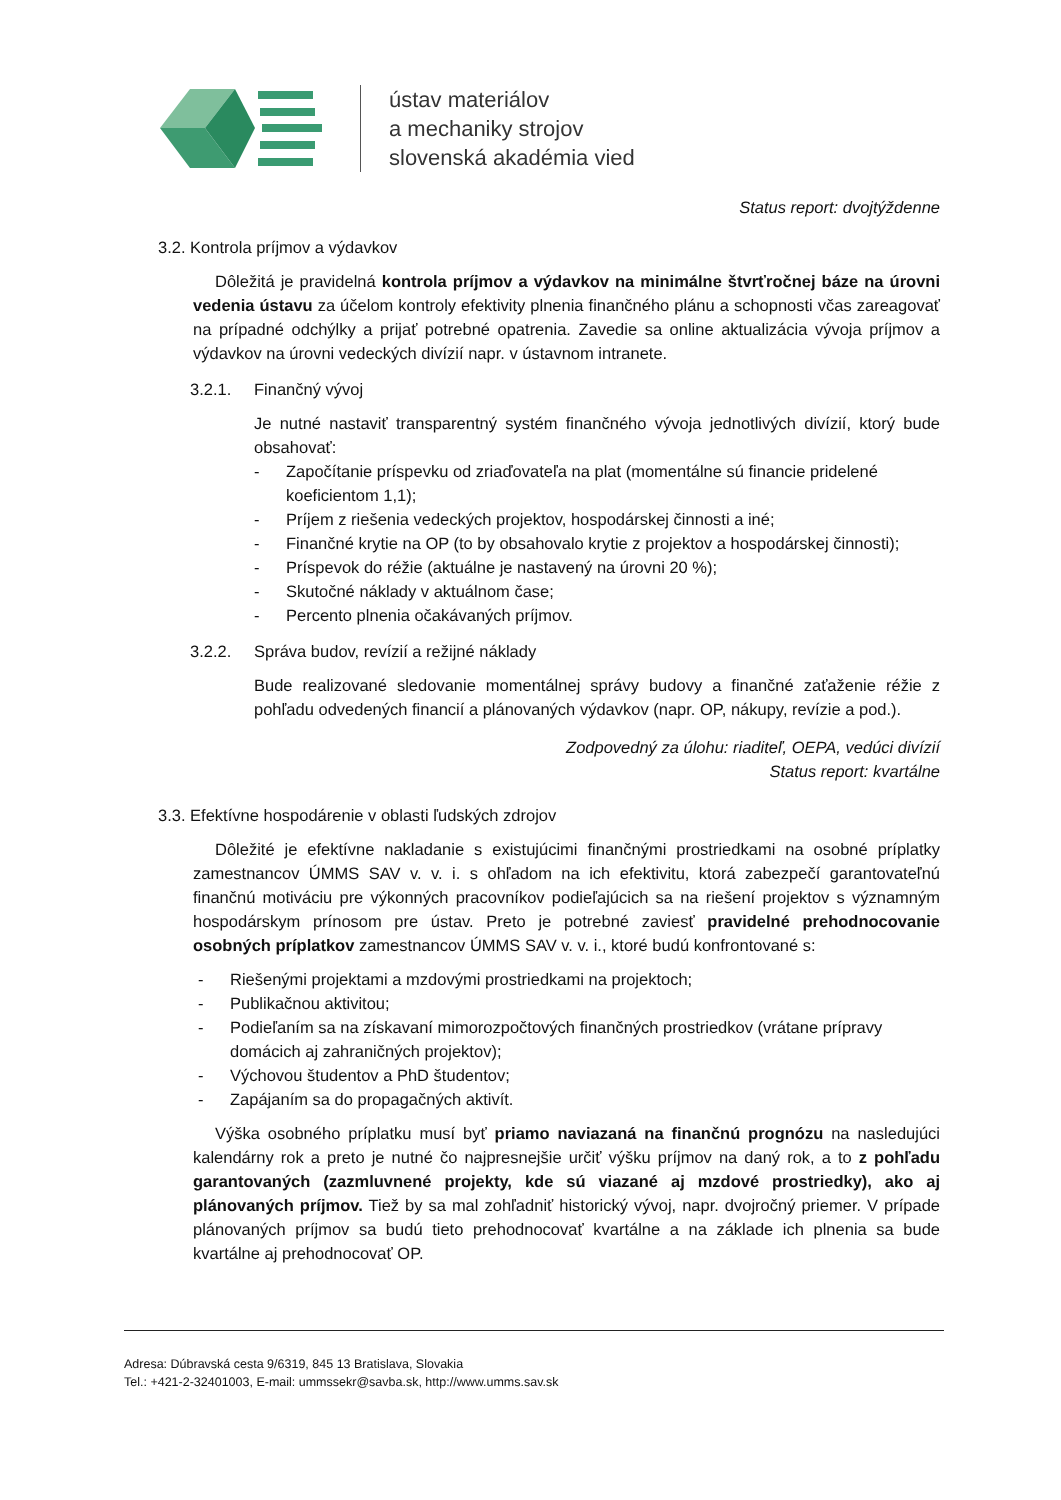ústav materiálov
a mechaniky strojov
slovenská akadémia vied
Status report: dvojtýždenne
3.2. Kontrola príjmov a výdavkov
Dôležitá je pravidelná kontrola príjmov a výdavkov na minimálne štvrťročnej báze na úrovni vedenia ústavu za účelom kontroly efektivity plnenia finančného plánu a schopnosti včas zareagovať na prípadné odchýlky a prijať potrebné opatrenia. Zavedie sa online aktualizácia vývoja príjmov a výdavkov na úrovni vedeckých divízií napr. v ústavnom intranete.
3.2.1. Finančný vývoj
Je nutné nastaviť transparentný systém finančného vývoja jednotlivých divízií, ktorý bude obsahovať:
- Započítanie príspevku od zriaďovateľa na plat (momentálne sú financie pridelené koeficientom 1,1);
- Príjem z riešenia vedeckých projektov, hospodárskej činnosti a iné;
- Finančné krytie na OP (to by obsahovalo krytie z projektov a hospodárskej činnosti);
- Príspevok do réžie (aktuálne je nastavený na úrovni 20 %);
- Skutočné náklady v aktuálnom čase;
- Percento plnenia očakávaných príjmov.
3.2.2. Správa budov, revízií a režijné náklady
Bude realizované sledovanie momentálnej správy budovy a finančné zaťaženie réžie z pohľadu odvedených financií a plánovaných výdavkov (napr. OP, nákupy, revízie a pod.).
Zodpovedný za úlohu: riaditeľ, OEPA, vedúci divízií
Status report: kvartálne
3.3. Efektívne hospodárenie v oblasti ľudských zdrojov
Dôležité je efektívne nakladanie s existujúcimi finančnými prostriedkami na osobné príplatky zamestnancov ÚMMS SAV v. v. i. s ohľadom na ich efektivitu, ktorá zabezpečí garantovateľnú finančnú motiváciu pre výkonných pracovníkov podieľajúcich sa na riešení projektov s významným hospodárskym prínosom pre ústav. Preto je potrebné zaviesť pravidelné prehodnocovanie osobných príplatkov zamestnancov ÚMMS SAV v. v. i., ktoré budú konfrontované s:
- Riešenými projektami a mzdovými prostriedkami na projektoch;
- Publikačnou aktivitou;
- Podieľaním sa na získavaní mimorozpočtových finančných prostriedkov (vrátane prípravy domácich aj zahraničných projektov);
- Výchovou študentov a PhD študentov;
- Zapájaním sa do propagačných aktivít.
Výška osobného príplatku musí byť priamo naviazaná na finančnú prognózu na nasledujúci kalendárny rok a preto je nutné čo najpresnejšie určiť výšku príjmov na daný rok, a to z pohľadu garantovaných (zazmluvnené projekty, kde sú viazané aj mzdové prostriedky), ako aj plánovaných príjmov. Tiež by sa mal zohľadniť historický vývoj, napr. dvojročný priemer. V prípade plánovaných príjmov sa budú tieto prehodnocovať kvartálne a na základe ich plnenia sa bude kvartálne aj prehodnocovať OP.
Adresa: Dúbravská cesta 9/6319, 845 13 Bratislava, Slovakia
Tel.: +421-2-32401003, E-mail: ummssekr@savba.sk, http://www.umms.sav.sk